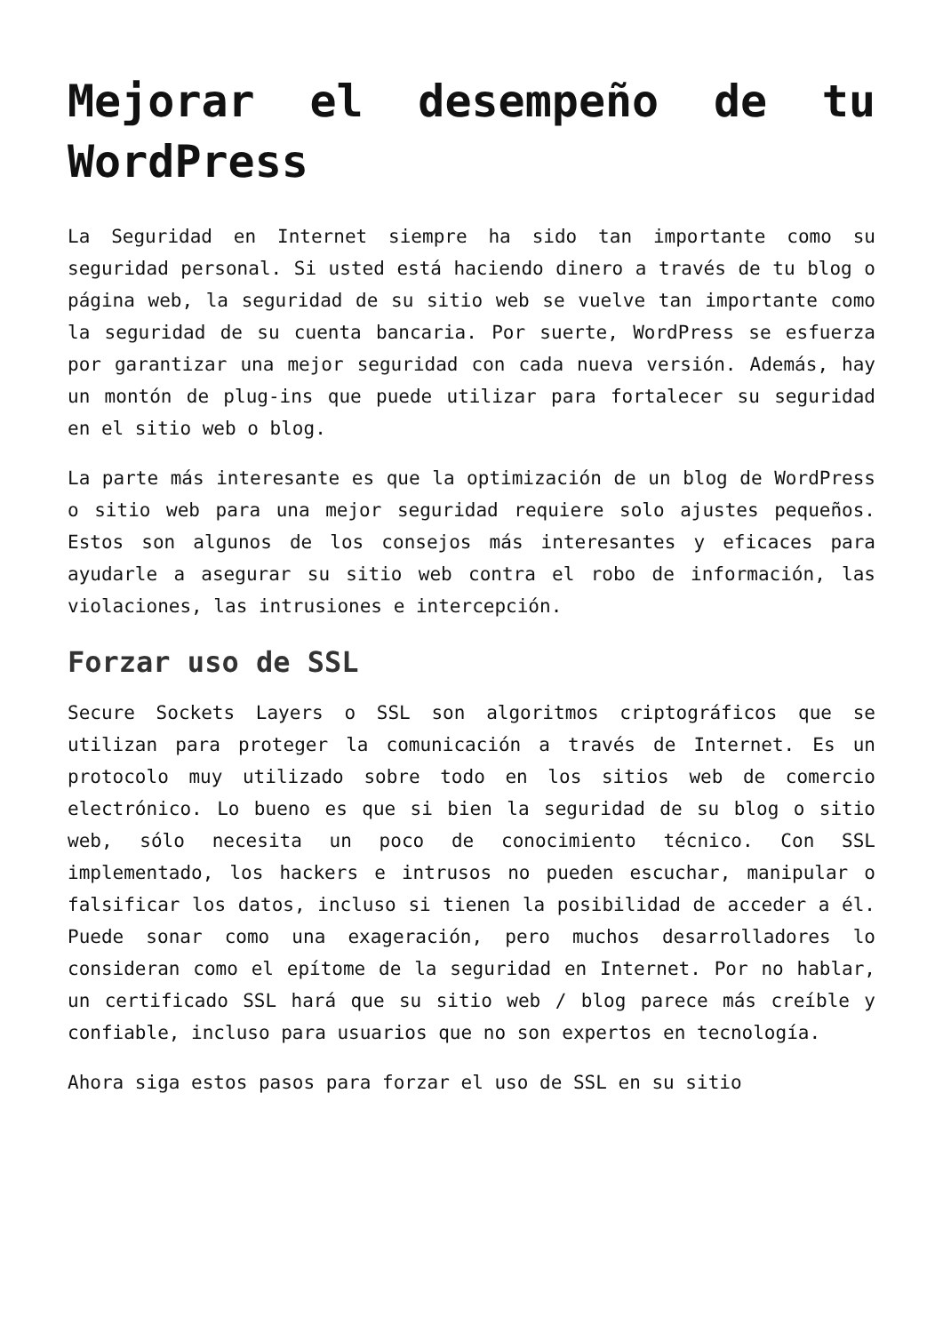Mejorar el desempeño de tu WordPress
La Seguridad en Internet siempre ha sido tan importante como su seguridad personal. Si usted está haciendo dinero a través de tu blog o página web, la seguridad de su sitio web se vuelve tan importante como la seguridad de su cuenta bancaria. Por suerte, WordPress se esfuerza por garantizar una mejor seguridad con cada nueva versión. Además, hay un montón de plug-ins que puede utilizar para fortalecer su seguridad en el sitio web o blog.
La parte más interesante es que la optimización de un blog de WordPress o sitio web para una mejor seguridad requiere solo ajustes pequeños. Estos son algunos de los consejos más interesantes y eficaces para ayudarle a asegurar su sitio web contra el robo de información, las violaciones, las intrusiones e intercepción.
Forzar uso de SSL
Secure Sockets Layers o SSL son algoritmos criptográficos que se utilizan para proteger la comunicación a través de Internet. Es un protocolo muy utilizado sobre todo en los sitios web de comercio electrónico. Lo bueno es que si bien la seguridad de su blog o sitio web, sólo necesita un poco de conocimiento técnico. Con SSL implementado, los hackers e intrusos no pueden escuchar, manipular o falsificar los datos, incluso si tienen la posibilidad de acceder a él. Puede sonar como una exageración, pero muchos desarrolladores lo consideran como el epítome de la seguridad en Internet. Por no hablar, un certificado SSL hará que su sitio web / blog parece más creíble y confiable, incluso para usuarios que no son expertos en tecnología.
Ahora siga estos pasos para forzar el uso de SSL en su sitio